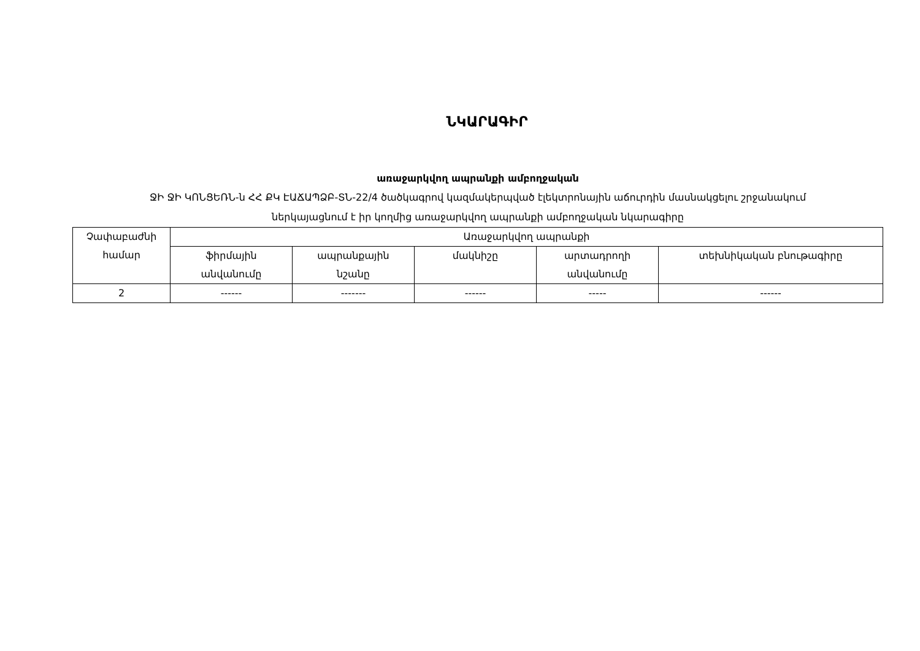ՆԿԱՐԱԳԻՐ
առաջարկվող ապրանքի ամբողջական
ՋԻ ՋԻ ԿՈՆՑԵՌՆ-ն ՀՀ ՔԿ ԷԱՃԱՊՁԲ-ՏՆ-22/4 ծածկագրով կազմակերպված էլեկտրոնային աճուրդին մասնակցելու շրջանակում
ներկայացնում է իր կողմից առաջարկվող ապրանքի ամբողջական նկարագիրը
| Չափաբաժնի համար | Առաջարկվող ապրանքի | | | | |
| --- | --- | --- | --- | --- | --- |
| | ֆիրմային անվանումը | ապրանքային նշանը | մակնիշը | արտադրողի անվանումը | տեխնիկական բնութագիրը |
| 2 | ------ | ------- | ------ | ----- | ------ |